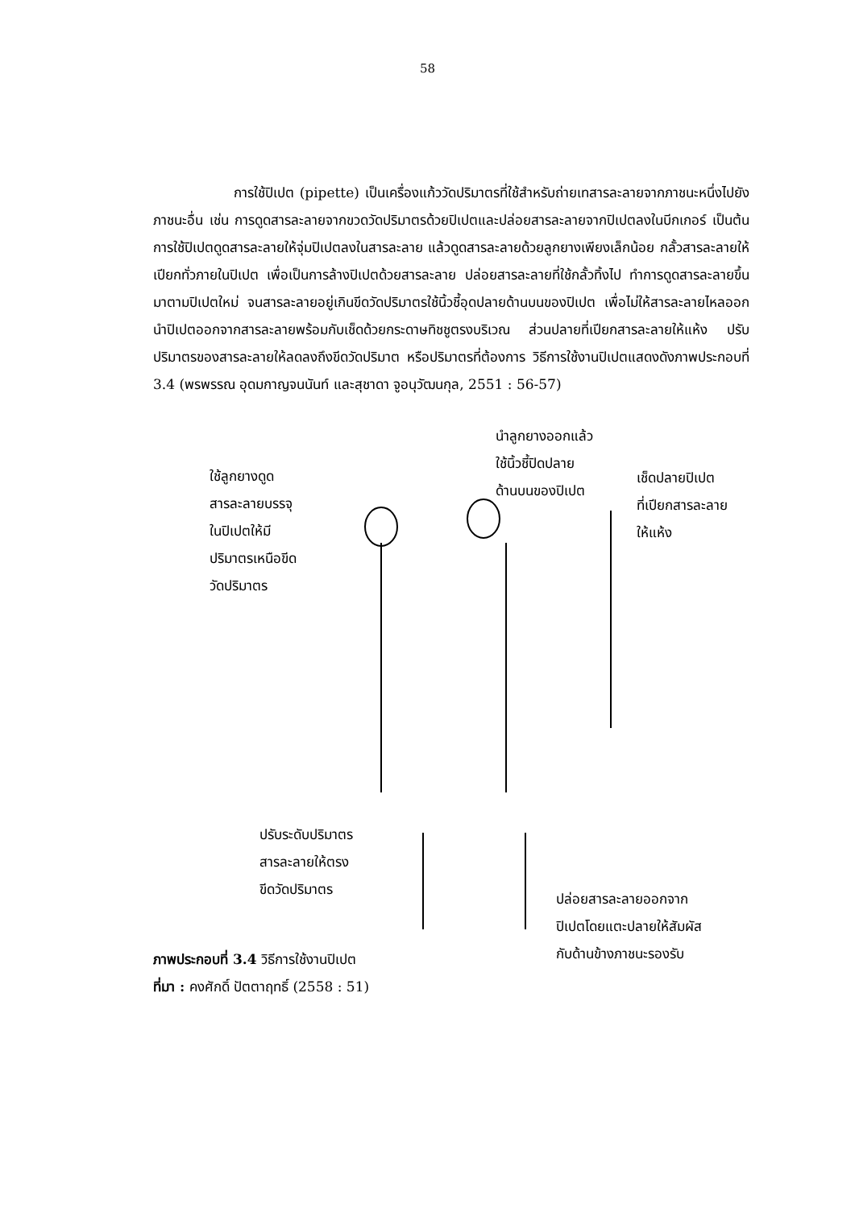58
การใช้ปิเปต (pipette) เป็นเครื่องแก้ววัดปริมาตรที่ใช้สำหรับถ่ายเทสารละลายจากภาชนะหนึ่งไปยังภาชนะอื่น เช่น การดูดสารละลายจากขวดวัดปริมาตรด้วยปิเปตและปล่อยสารละลายจากปิเปตลงในบีกเกอร์ เป็นต้น การใช้ปิเปตดูดสารละลายให้จุ่มปิเปตลงในสารละลาย แล้วดูดสารละลายด้วยลูกยางเพียงเล็กน้อย กลั้วสารละลายให้เปียกทั่วภายในปิเปต เพื่อเป็นการล้างปิเปตด้วยสารละลาย ปล่อยสารละลายที่ใช้กลั้วทิ้งไป ทำการดูดสารละลายขึ้นมาตามปิเปตใหม่ จนสารละลายอยู่เกินขีดวัดปริมาตรใช้นิ้วชี้อุดปลายด้านบนของปิเปต เพื่อไม่ให้สารละลายไหลออก นำปิเปตออกจากสารละลายพร้อมกับเช็ดด้วยกระดาษทิชชูตรงบริเวณ ส่วนปลายที่เปียกสารละลายให้แห้ง ปรับปริมาตรของสารละลายให้ลดลงถึงขีดวัดปริมาต หรือปริมาตรที่ต้องการ วิธีการใช้งานปิเปตแสดงดังภาพประกอบที่ 3.4 (พรพรรณ อุดมกาญจนนันท์ และสุชาดา จูอนุวัฒนกุล, 2551 : 56-57)
ใช้ลูกยางดูด
สารละลายบรรจุ
ในปิเปตให้มี
ปริมาตรเหนือขีด
วัดปริมาตร
นำลูกยางออกแล้ว
ใช้นิ้วชี้ปิดปลาย
ด้านบนของปิเปต
เช็ดปลายปิเปต
ที่เปียกสารละลาย
ให้แห้ง
ปรับระดับปริมาตร
สารละลายให้ตรง
ขีดวัดปริมาตร
ปล่อยสารละลายออกจาก
ปิเปตโดยแตะปลายให้สัมผัส
กับด้านข้างภาชนะรองรับ
ภาพประกอบที่ 3.4 วิธีการใช้งานปิเปต
ที่มา : คงศักดิ์ ปัตตาฤทธิ์ (2558 : 51)